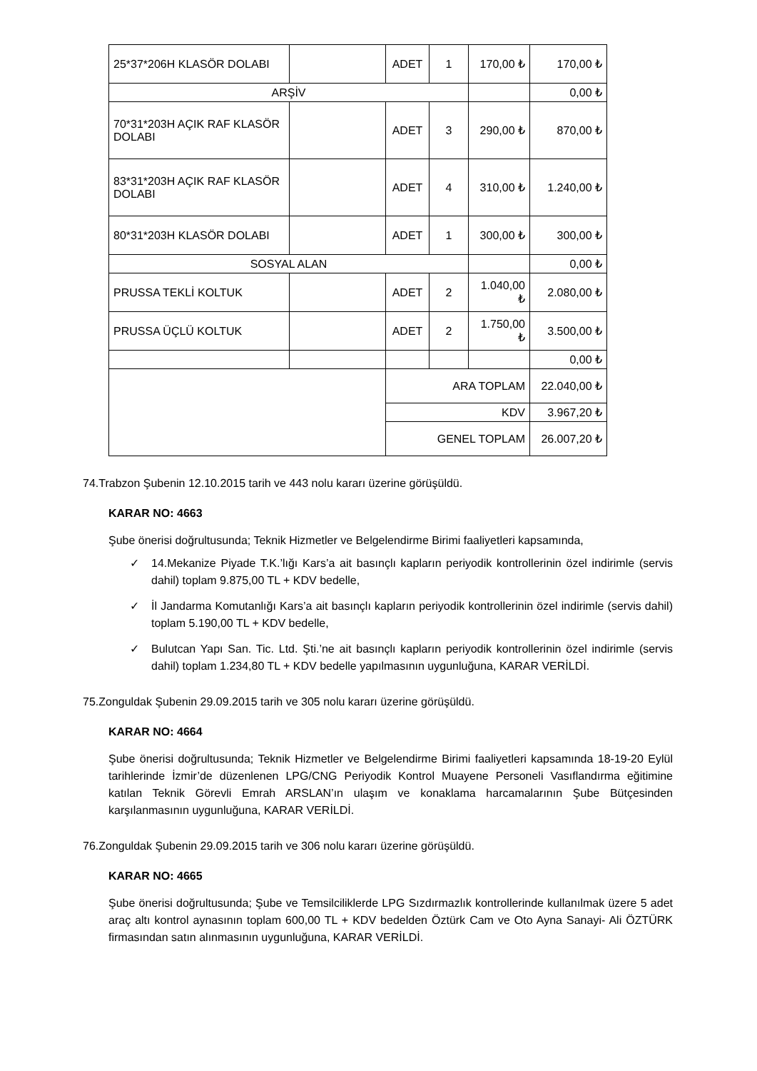| 25*37*206H KLASÖR DOLABI | | ADET | 1 | 170,00 ₺ | 170,00 ₺ |
| ARŞİV | | | | | 0,00 ₺ |
| 70*31*203H AÇIK RAF KLASÖR DOLABI | | ADET | 3 | 290,00 ₺ | 870,00 ₺ |
| 83*31*203H AÇIK RAF KLASÖR DOLABI | | ADET | 4 | 310,00 ₺ | 1.240,00 ₺ |
| 80*31*203H KLASÖR DOLABI | | ADET | 1 | 300,00 ₺ | 300,00 ₺ |
| SOSYAL ALAN | | | | | 0,00 ₺ |
| PRUSSA TEKLİ KOLTUK | | ADET | 2 | 1.040,00 ₺ | 2.080,00 ₺ |
| PRUSSA ÜÇLÜ KOLTUK | | ADET | 2 | 1.750,00 ₺ | 3.500,00 ₺ |
| | | | | | 0,00 ₺ |
| | | ARA TOPLAM | | | 22.040,00 ₺ |
| | | KDV | | | 3.967,20 ₺ |
| | | GENEL TOPLAM | | | 26.007,20 ₺ |
74.Trabzon Şubenin 12.10.2015 tarih ve 443 nolu kararı üzerine görüşüldü.
KARAR NO: 4663
Şube önerisi doğrultusunda; Teknik Hizmetler ve Belgelendirme Birimi faaliyetleri kapsamında,
✓ 14.Mekanize Piyade T.K.’lığı Kars’a ait basınçlı kapların periyodik kontrollerinin özel indirimle (servis dahil) toplam 9.875,00 TL + KDV bedelle,
✓ İl Jandarma Komutanlığı Kars’a ait basınçlı kapların periyodik kontrollerinin özel indirimle (servis dahil) toplam 5.190,00 TL + KDV bedelle,
✓ Bulutcan Yapı San. Tic. Ltd. Şti.’ne ait basınçlı kapların periyodik kontrollerinin özel indirimle (servis dahil) toplam 1.234,80 TL + KDV bedelle yapılmasının uygunluğuna, KARAR VERİLDİ.
75.Zonguldak Şubenin 29.09.2015 tarih ve 305 nolu kararı üzerine görüşüldü.
KARAR NO: 4664
Şube önerisi doğrultusunda; Teknik Hizmetler ve Belgelendirme Birimi faaliyetleri kapsamında 18-19-20 Eylül tarihlerinde İzmir’de düzenlenen LPG/CNG Periyodik Kontrol Muayene Personeli Vasıflandırma eğitimine katılan Teknik Görevli Emrah ARSLAN’ın ulaşım ve konaklama harcamalarının Şube Bütçesinden karşılanmasının uygunluğuna, KARAR VERİLDİ.
76.Zonguldak Şubenin 29.09.2015 tarih ve 306 nolu kararı üzerine görüşüldü.
KARAR NO: 4665
Şube önerisi doğrultusunda; Şube ve Temsilciliklerde LPG Sızdırmazlık kontrollerinde kullanılmak üzere 5 adet araç altı kontrol aynasının toplam 600,00 TL + KDV bedelden Öztürk Cam ve Oto Ayna Sanayi- Ali ÖZTÜRK firmasından satın alınmasının uygunluğuna, KARAR VERİLDİ.